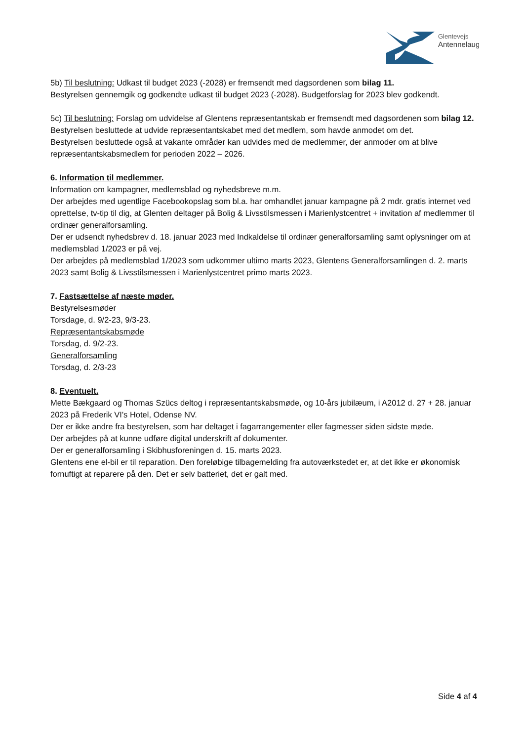Glentevejs
Antennelaug
5b) Til beslutning: Udkast til budget 2023 (-2028) er fremsendt med dagsordenen som bilag 11.
Bestyrelsen gennemgik og godkendte udkast til budget 2023 (-2028). Budgetforslag for 2023 blev godkendt.
5c) Til beslutning: Forslag om udvidelse af Glentens repræsentantskab er fremsendt med dagsordenen som bilag 12.
Bestyrelsen besluttede at udvide repræsentantskabet med det medlem, som havde anmodet om det.
Bestyrelsen besluttede også at vakante områder kan udvides med de medlemmer, der anmoder om at blive repræsentantskabsmedlem for perioden 2022 – 2026.
6. Information til medlemmer.
Information om kampagner, medlemsblad og nyhedsbreve m.m.
Der arbejdes med ugentlige Facebookopslag som bl.a. har omhandlet januar kampagne på 2 mdr. gratis internet ved oprettelse, tv-tip til dig, at Glenten deltager på Bolig & Livsstilsmessen i Marienlystcentret + invitation af medlemmer til ordinær generalforsamling.
Der er udsendt nyhedsbrev d. 18. januar 2023 med Indkaldelse til ordinær generalforsamling samt oplysninger om at medlemsblad 1/2023 er på vej.
Der arbejdes på medlemsblad 1/2023 som udkommer ultimo marts 2023, Glentens Generalforsamlingen d. 2. marts 2023 samt Bolig & Livsstilsmessen i Marienlystcentret primo marts 2023.
7. Fastsættelse af næste møder.
Bestyrelsesmøder
Torsdage, d. 9/2-23, 9/3-23.
Repræsentantskabsmøde
Torsdag, d. 9/2-23.
Generalforsamling
Torsdag, d. 2/3-23
8. Eventuelt.
Mette Bækgaard og Thomas Szücs deltog i repræsentantskabsmøde, og 10-års jubilæum, i A2012 d. 27 + 28. januar 2023 på Frederik VI's Hotel, Odense NV.
Der er ikke andre fra bestyrelsen, som har deltaget i fagarrangementer eller fagmesser siden sidste møde.
Der arbejdes på at kunne udføre digital underskrift af dokumenter.
Der er generalforsamling i Skibhusforeningen d. 15. marts 2023.
Glentens ene el-bil er til reparation. Den foreløbige tilbagemelding fra autoværkstedet er, at det ikke er økonomisk fornuftigt at reparere på den. Det er selv batteriet, det er galt med.
Side 4 af 4